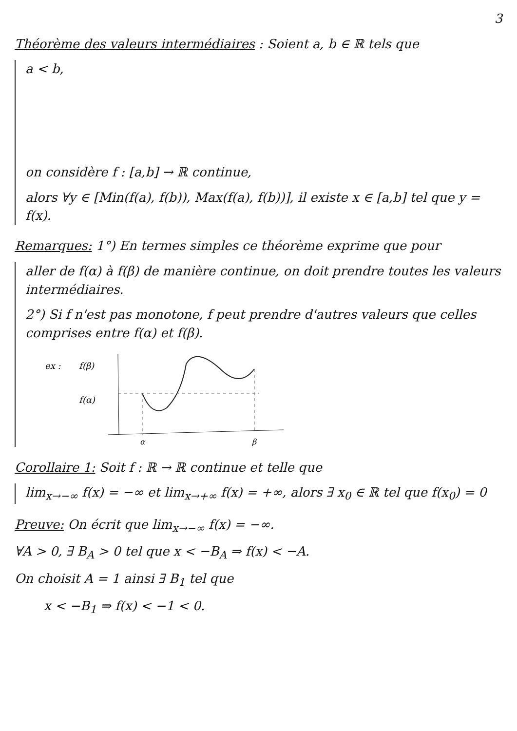3
Théorème des valeurs intermédiaires : Soient a, b ∈ ℝ tels que
a < b,
on considère f : [a,b] → ℝ continue,
alors ∀y ∈ [Min(f(a), f(b)), Max(f(a), f(b))], il existe x ∈ [a,b] tel que y = f(x).
Remarques: 1°) En termes simples ce théorème exprime que pour
aller de f(α) à f(β) de manière continue, on doit prendre toutes les valeurs intermédiaires.
2°) Si f n'est pas monotone, f peut prendre d'autres valeurs que celles comprises entre f(α) et f(β).
ex :
f(β)
f(α)
α
β
Corollaire 1: Soit f : ℝ → ℝ continue et telle que
lim<sub>x→−∞</sub> f(x) = −∞ et lim<sub>x→+∞</sub> f(x) = +∞, alors ∃ x<sub>0</sub> ∈ ℝ tel que f(x<sub>0</sub>) = 0
Preuve: On écrit que lim<sub>x→−∞</sub> f(x) = −∞.
∀A > 0, ∃ B<sub>A</sub> > 0 tel que x < −B<sub>A</sub> ⇒ f(x) < −A.
On choisit A = 1 ainsi ∃ B<sub>1</sub> tel que
x < −B<sub>1</sub> ⇒ f(x) < −1 < 0.